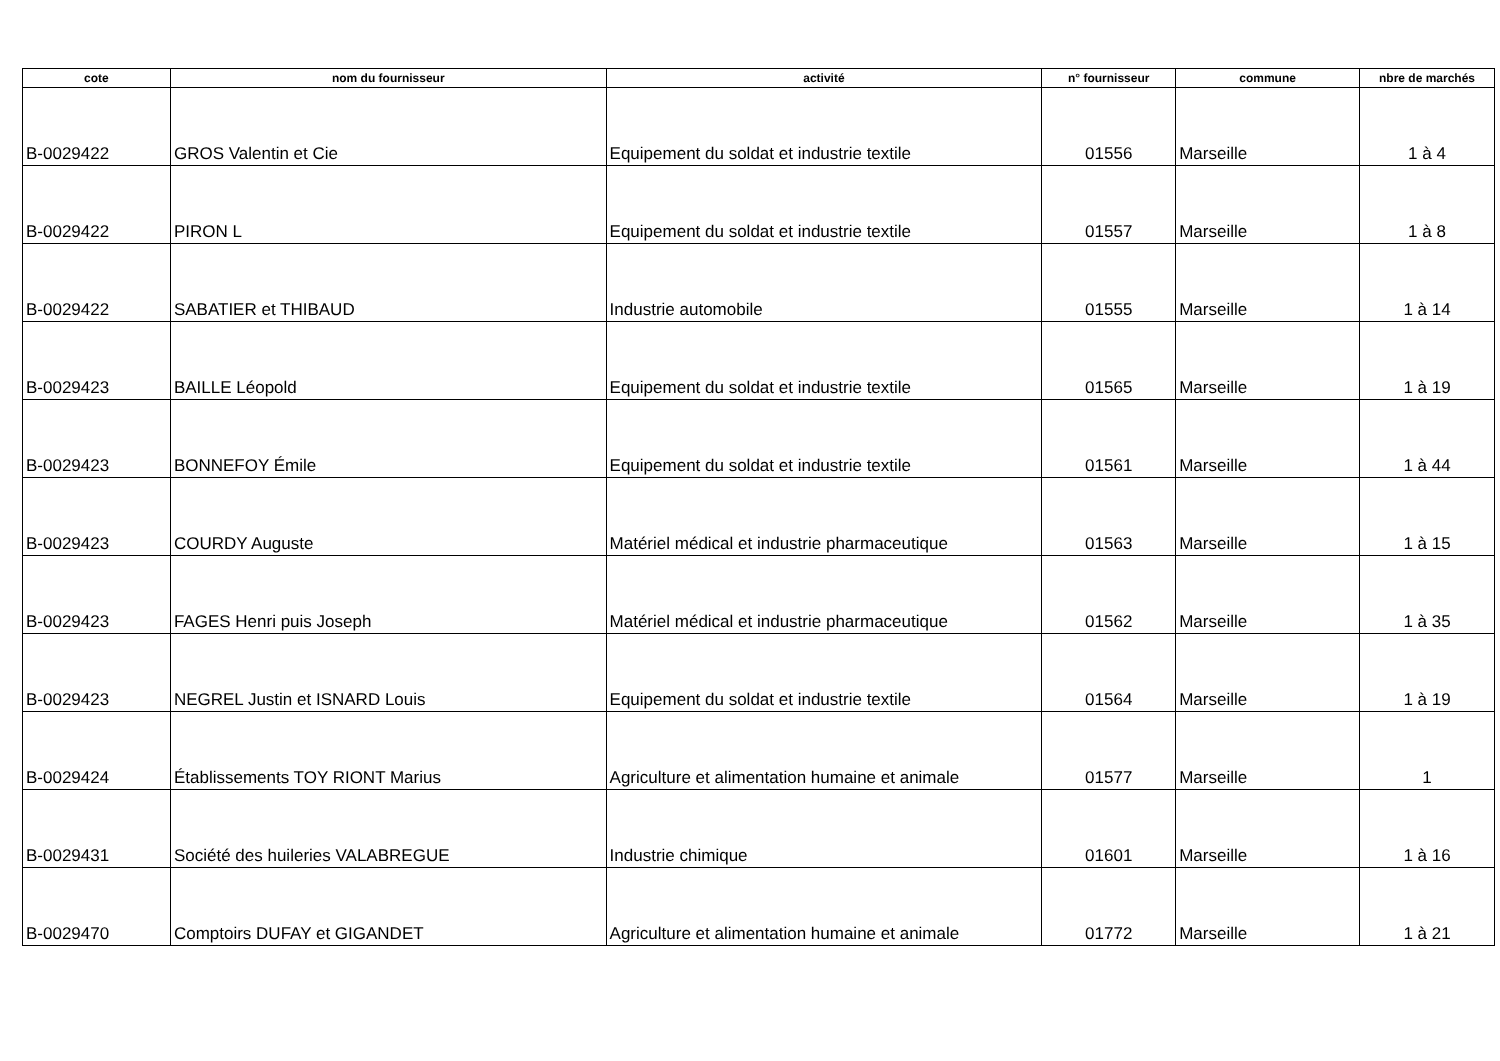| cote | nom du fournisseur | activité | n° fournisseur | commune | nbre de marchés |
| --- | --- | --- | --- | --- | --- |
| B-0029422 | GROS Valentin et Cie | Equipement du soldat et industrie textile | 01556 | Marseille | 1 à 4 |
| B-0029422 | PIRON L | Equipement du soldat et industrie textile | 01557 | Marseille | 1 à 8 |
| B-0029422 | SABATIER et THIBAUD | Industrie automobile | 01555 | Marseille | 1 à 14 |
| B-0029423 | BAILLE Léopold | Equipement du soldat et industrie textile | 01565 | Marseille | 1 à 19 |
| B-0029423 | BONNEFOY Émile | Equipement du soldat et industrie textile | 01561 | Marseille | 1 à 44 |
| B-0029423 | COURDY Auguste | Matériel médical et industrie pharmaceutique | 01563 | Marseille | 1 à 15 |
| B-0029423 | FAGES Henri puis Joseph | Matériel médical et industrie pharmaceutique | 01562 | Marseille | 1 à 35 |
| B-0029423 | NEGREL Justin et ISNARD Louis | Equipement du soldat et industrie textile | 01564 | Marseille | 1 à 19 |
| B-0029424 | Établissements TOY RIONT Marius | Agriculture et alimentation humaine et animale | 01577 | Marseille | 1 |
| B-0029431 | Société des huileries VALABREGUE | Industrie chimique | 01601 | Marseille | 1 à 16 |
| B-0029470 | Comptoirs DUFAY et GIGANDET | Agriculture et alimentation humaine et animale | 01772 | Marseille | 1 à 21 |